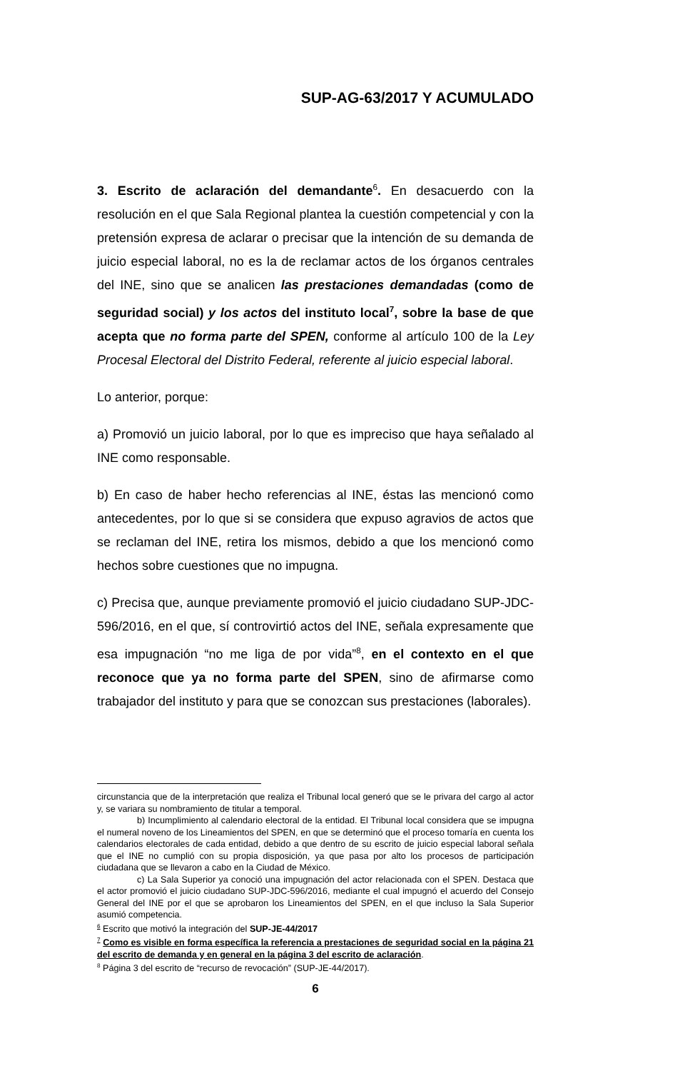SUP-AG-63/2017 Y ACUMULADO
3. Escrito de aclaración del demandante<sup>6</sup>. En desacuerdo con la resolución en el que Sala Regional plantea la cuestión competencial y con la pretensión expresa de aclarar o precisar que la intención de su demanda de juicio especial laboral, no es la de reclamar actos de los órganos centrales del INE, sino que se analicen las prestaciones demandadas (como de seguridad social) y los actos del instituto local<sup>7</sup>, sobre la base de que acepta que no forma parte del SPEN, conforme al artículo 100 de la Ley Procesal Electoral del Distrito Federal, referente al juicio especial laboral.
Lo anterior, porque:
a) Promovió un juicio laboral, por lo que es impreciso que haya señalado al INE como responsable.
b) En caso de haber hecho referencias al INE, éstas las mencionó como antecedentes, por lo que si se considera que expuso agravios de actos que se reclaman del INE, retira los mismos, debido a que los mencionó como hechos sobre cuestiones que no impugna.
c) Precisa que, aunque previamente promovió el juicio ciudadano SUP-JDC-596/2016, en el que, sí controvirtió actos del INE, señala expresamente que esa impugnación “no me liga de por vida”<sup>8</sup>, en el contexto en el que reconoce que ya no forma parte del SPEN, sino de afirmarse como trabajador del instituto y para que se conozcan sus prestaciones (laborales).
circunstancia que de la interpretación que realiza el Tribunal local generó que se le privara del cargo al actor y, se variara su nombramiento de titular a temporal.
b) Incumplimiento al calendario electoral de la entidad. El Tribunal local considera que se impugna el numeral noveno de los Lineamientos del SPEN, en que se determinó que el proceso tomaría en cuenta los calendarios electorales de cada entidad, debido a que dentro de su escrito de juicio especial laboral señala que el INE no cumplió con su propia disposición, ya que pasa por alto los procesos de participación ciudadana que se llevaron a cabo en la Ciudad de México.
c) La Sala Superior ya conoció una impugnación del actor relacionada con el SPEN. Destaca que el actor promovió el juicio ciudadano SUP-JDC-596/2016, mediante el cual impugnó el acuerdo del Consejo General del INE por el que se aprobaron los Lineamientos del SPEN, en el que incluso la Sala Superior asumió competencia.
<sup>6</sup> Escrito que motivó la integración del SUP-JE-44/2017
<sup>7</sup> Como es visible en forma específica la referencia a prestaciones de seguridad social en la página 21 del escrito de demanda y en general en la página 3 del escrito de aclaración.
<sup>8</sup> Página 3 del escrito de “recurso de revocación” (SUP-JE-44/2017).
6